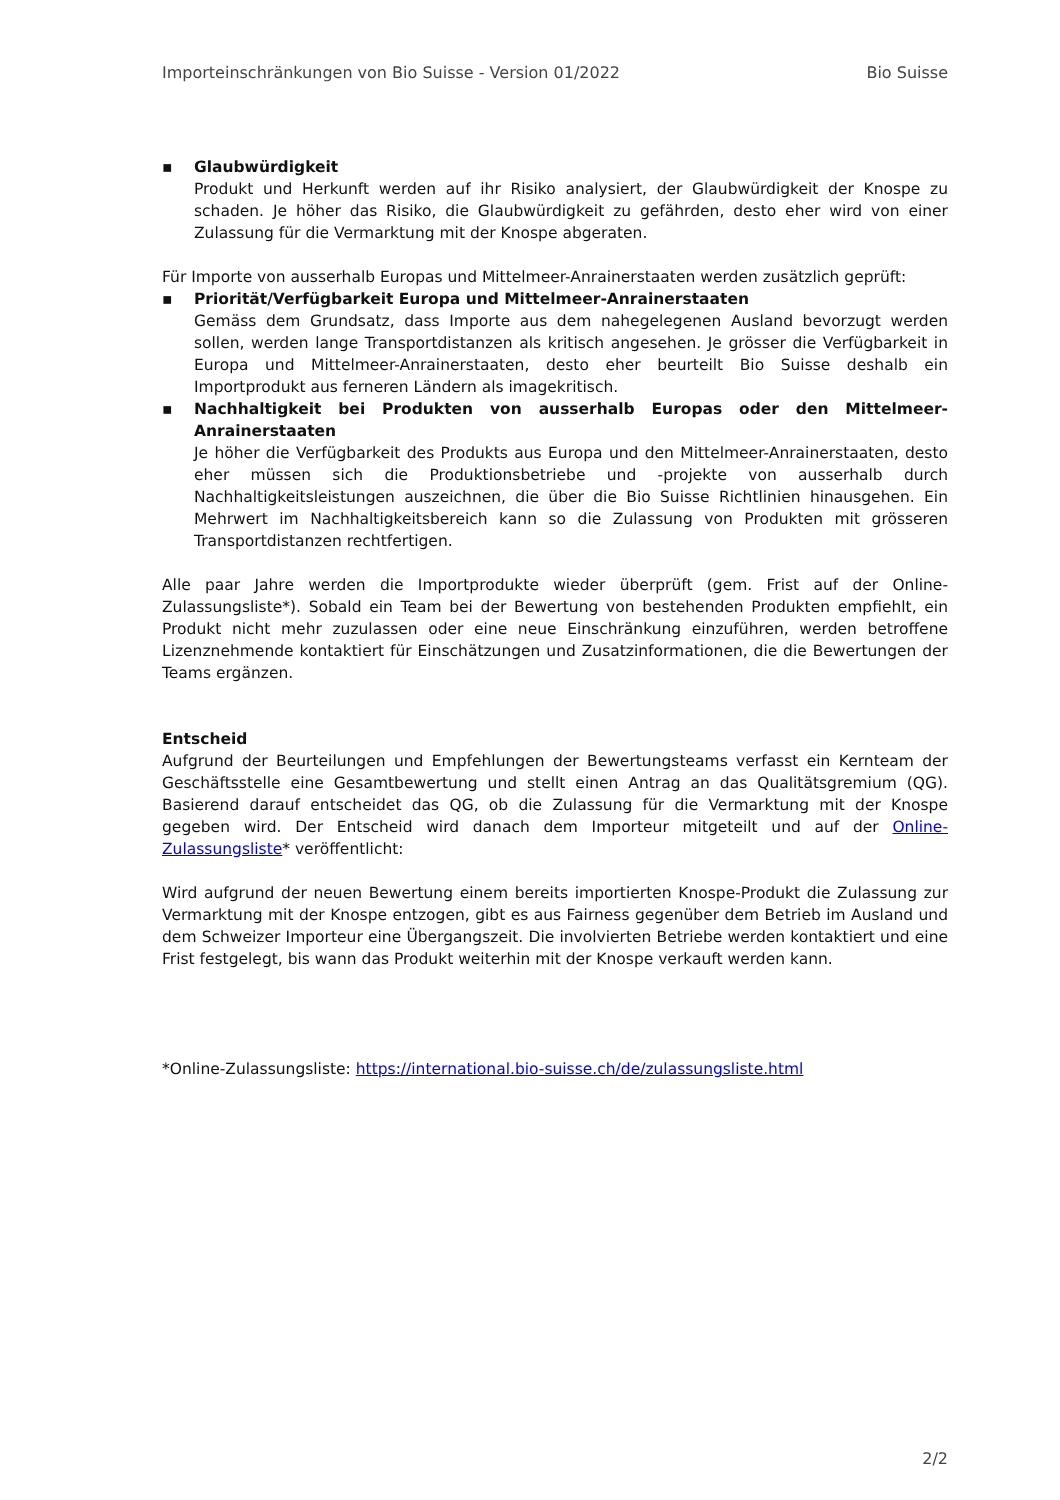Importeinschränkungen von Bio Suisse - Version 01/2022 Bio Suisse
▪ Glaubwürdigkeit
Produkt und Herkunft werden auf ihr Risiko analysiert, der Glaubwürdigkeit der Knospe zu schaden. Je höher das Risiko, die Glaubwürdigkeit zu gefährden, desto eher wird von einer Zulassung für die Vermarktung mit der Knospe abgeraten.
Für Importe von ausserhalb Europas und Mittelmeer-Anrainerstaaten werden zusätzlich geprüft:
▪ Priorität/Verfügbarkeit Europa und Mittelmeer-Anrainerstaaten
Gemäss dem Grundsatz, dass Importe aus dem nahegelegenen Ausland bevorzugt werden sollen, werden lange Transportdistanzen als kritisch angesehen. Je grösser die Verfügbarkeit in Europa und Mittelmeer-Anrainerstaaten, desto eher beurteilt Bio Suisse deshalb ein Importprodukt aus ferneren Ländern als imagekritisch.
▪ Nachhaltigkeit bei Produkten von ausserhalb Europas oder den Mittelmeer-Anrainerstaaten
Je höher die Verfügbarkeit des Produkts aus Europa und den Mittelmeer-Anrainerstaaten, desto eher müssen sich die Produktionsbetriebe und -projekte von ausserhalb durch Nachhaltigkeitsleistungen auszeichnen, die über die Bio Suisse Richtlinien hinausgehen. Ein Mehrwert im Nachhaltigkeitsbereich kann so die Zulassung von Produkten mit grösseren Transportdistanzen rechtfertigen.
Alle paar Jahre werden die Importprodukte wieder überprüft (gem. Frist auf der Online-Zulassungsliste*). Sobald ein Team bei der Bewertung von bestehenden Produkten empfiehlt, ein Produkt nicht mehr zuzulassen oder eine neue Einschränkung einzuführen, werden betroffene Lizenznehmende kontaktiert für Einschätzungen und Zusatzinformationen, die die Bewertungen der Teams ergänzen.
Entscheid
Aufgrund der Beurteilungen und Empfehlungen der Bewertungsteams verfasst ein Kernteam der Geschäftsstelle eine Gesamtbewertung und stellt einen Antrag an das Qualitätsgremium (QG). Basierend darauf entscheidet das QG, ob die Zulassung für die Vermarktung mit der Knospe gegeben wird. Der Entscheid wird danach dem Importeur mitgeteilt und auf der Online-Zulassungsliste* veröffentlicht:
Wird aufgrund der neuen Bewertung einem bereits importierten Knospe-Produkt die Zulassung zur Vermarktung mit der Knospe entzogen, gibt es aus Fairness gegenüber dem Betrieb im Ausland und dem Schweizer Importeur eine Übergangszeit. Die involvierten Betriebe werden kontaktiert und eine Frist festgelegt, bis wann das Produkt weiterhin mit der Knospe verkauft werden kann.
*Online-Zulassungsliste: https://international.bio-suisse.ch/de/zulassungsliste.html
2/2